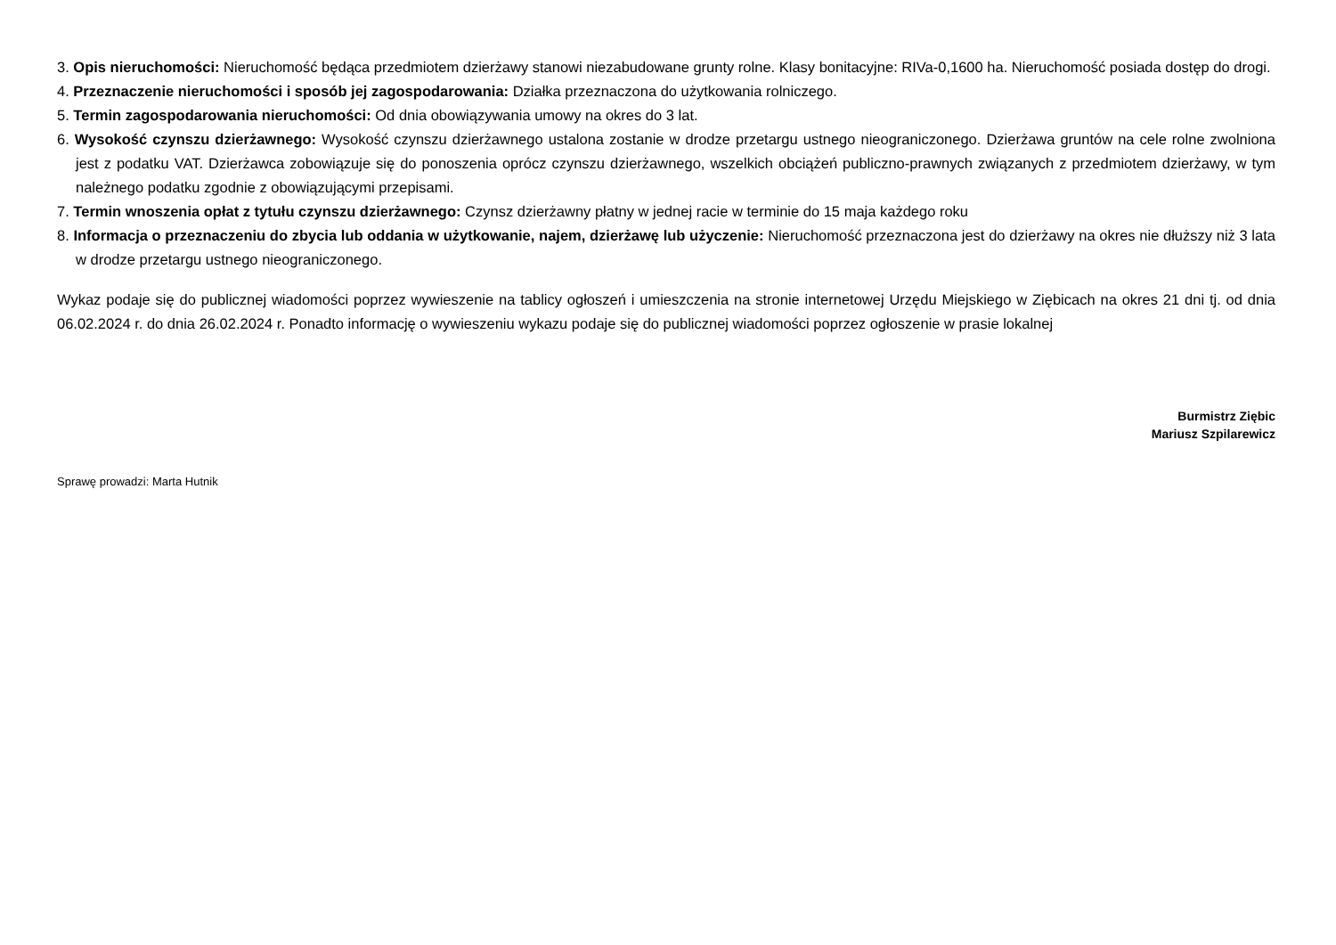3. Opis nieruchomości: Nieruchomość będąca przedmiotem dzierżawy stanowi niezabudowane grunty rolne. Klasy bonitacyjne: RIVa-0,1600 ha. Nieruchomość posiada dostęp do drogi.
4. Przeznaczenie nieruchomości i sposób jej zagospodarowania: Działka przeznaczona do użytkowania rolniczego.
5. Termin zagospodarowania nieruchomości: Od dnia obowiązywania umowy na okres do 3 lat.
6. Wysokość czynszu dzierżawnego: Wysokość czynszu dzierżawnego ustalona zostanie w drodze przetargu ustnego nieograniczonego. Dzierżawa gruntów na cele rolne zwolniona jest z podatku VAT. Dzierżawca zobowiązuje się do ponoszenia oprócz czynszu dzierżawnego, wszelkich obciążeń publiczno-prawnych związanych z przedmiotem dzierżawy, w tym należnego podatku zgodnie z obowiązującymi przepisami.
7. Termin wnoszenia opłat z tytułu czynszu dzierżawnego: Czynsz dzierżawny płatny w jednej racie w terminie do 15 maja każdego roku
8. Informacja o przeznaczeniu do zbycia lub oddania w użytkowanie, najem, dzierżawę lub użyczenie: Nieruchomość przeznaczona jest do dzierżawy na okres nie dłuższy niż 3 lata w drodze przetargu ustnego nieograniczonego.
Wykaz podaje się do publicznej wiadomości poprzez wywieszenie na tablicy ogłoszeń i umieszczenia na stronie internetowej Urzędu Miejskiego w Ziębicach na okres 21 dni tj. od dnia 06.02.2024 r. do dnia 26.02.2024 r. Ponadto informację o wywieszeniu wykazu podaje się do publicznej wiadomości poprzez ogłoszenie w prasie lokalnej
Burmistrz Ziębic
Mariusz Szpilarewicz
Sprawę prowadzi: Marta Hutnik